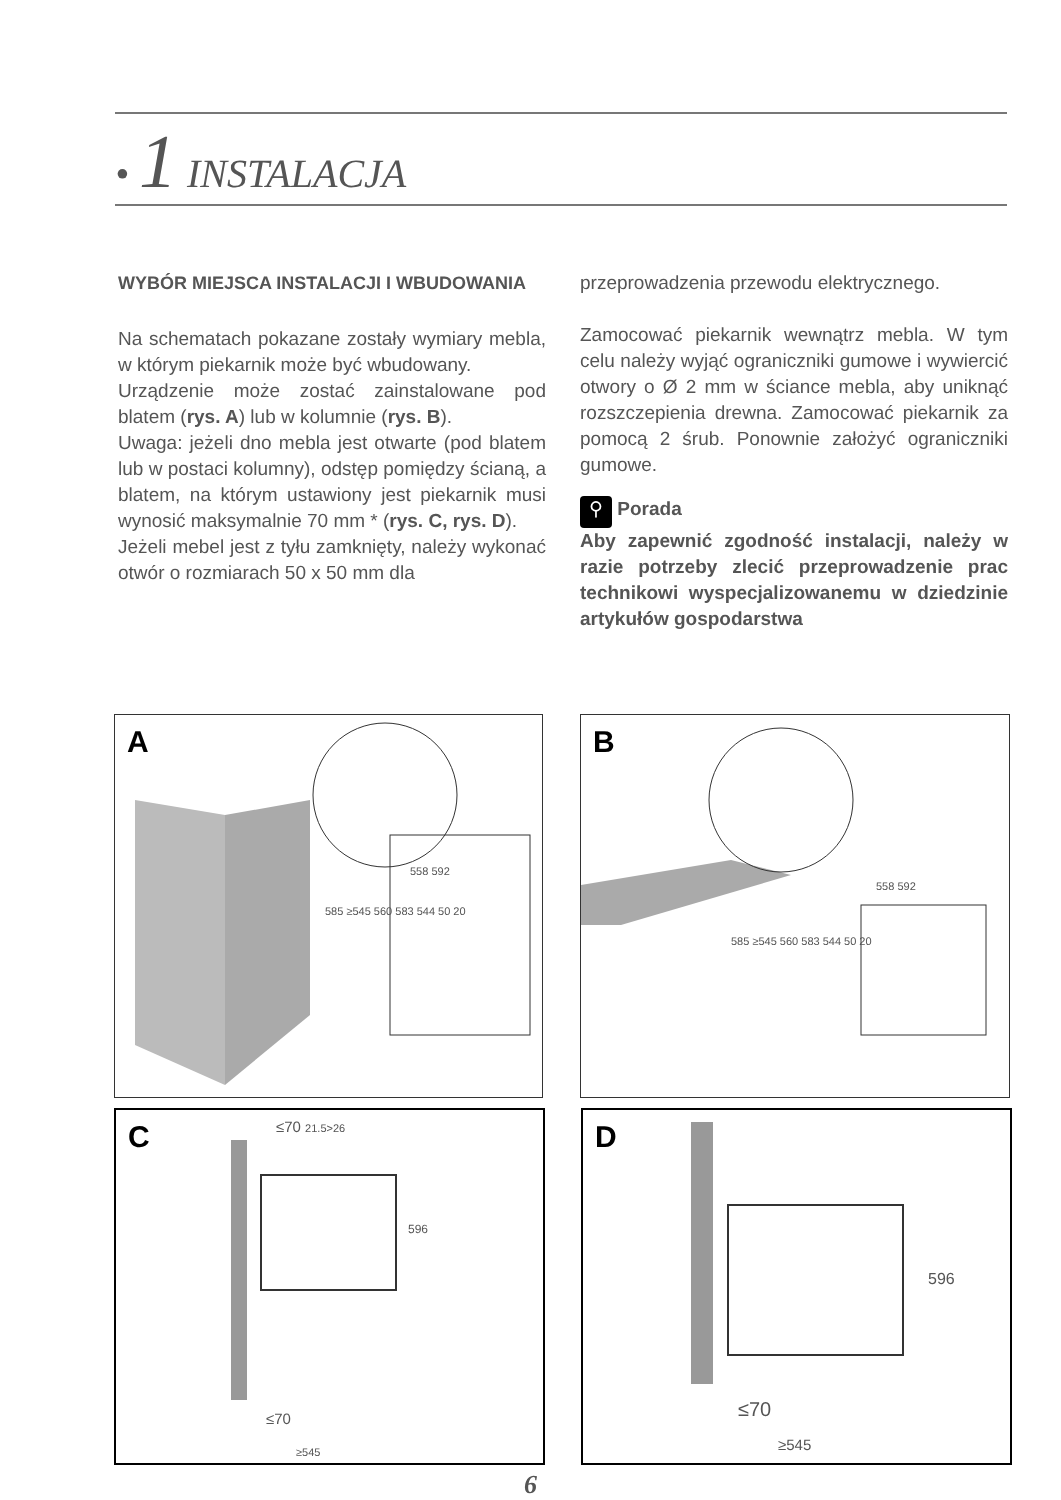• 1 INSTALACJA
WYBÓR MIEJSCA INSTALACJI I WBUDOWANIA
Na schematach pokazane zostały wymiary mebla, w którym piekarnik może być wbudowany.
Urządzenie może zostać zainstalowane pod blatem (rys. A) lub w kolumnie (rys. B).
Uwaga: jeżeli dno mebla jest otwarte (pod blatem lub w postaci kolumny), odstęp pomiędzy ścianą, a blatem, na którym ustawiony jest piekarnik musi wynosić maksymalnie 70 mm * (rys. C, rys. D).
Jeżeli mebel jest z tyłu zamknięty, należy wykonać otwór o rozmiarach 50 x 50 mm dla
przeprowadzenia przewodu elektrycznego.
Zamocować piekarnik wewnątrz mebla. W tym celu należy wyjąć ograniczniki gumowe i wywiercić otwory o Ø 2 mm w ściance mebla, aby uniknąć rozszczepienia drewna. Zamocować piekarnik za pomocą 2 śrub. Ponownie założyć ograniczniki gumowe.
⚲ Porada
Aby zapewnić zgodność instalacji, należy w razie potrzeby zlecić przeprowadzenie prac technikowi wyspecjalizowanemu w dziedzinie artykułów gospodarstwa
A
558 592
585 ≥545 560 583 544 50 20
B
558 592
585 ≥545 560 583 544 50 20
C ≤70 21.5>26
596
≤70
≥545
D
596
≤70
≥545
6